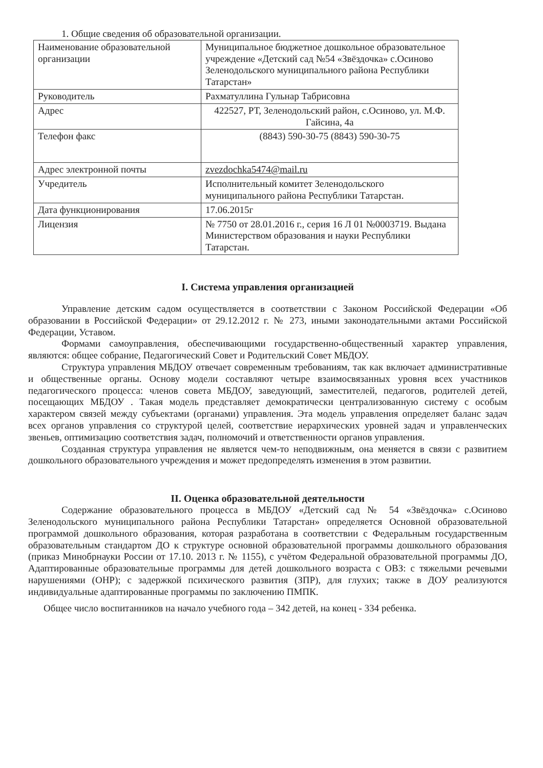1. Общие сведения об образовательной организации.
| Наименование образовательной организации | Муниципальное бюджетное дошкольное образовательное учреждение «Детский сад №54 «Звёздочка» с.Осиново Зеленодольского муниципального района Республики Татарстан» |
| Руководитель | Рахматуллина Гульнар Табрисовна |
| Адрес | 422527, РТ, Зеленодольский район, с.Осиново, ул. М.Ф. Гайсина, 4а |
| Телефон факс | (8843) 590-30-75 (8843) 590-30-75 |
| Адрес электронной почты | zvezdochka5474@mail.ru |
| Учредитель | Исполнительный комитет Зеленодольского муниципального района Республики Татарстан. |
| Дата функционирования | 17.06.2015г |
| Лицензия | № 7750 от 28.01.2016 г., серия 16 Л 01 №0003719. Выдана Министерством образования и науки Республики Татарстан. |
I. Система управления организацией
Управление детским садом осуществляется в соответствии с Законом Российской Федерации «Об образовании в Российской Федерации» от 29.12.2012 г. № 273, иными законодательными актами Российской Федерации, Уставом.
Формами самоуправления, обеспечивающими государственно-общественный характер управления, являются: общее собрание, Педагогический Совет и Родительский Совет МБДОУ.
Структура управления МБДОУ отвечает современным требованиям, так как включает административные и общественные органы. Основу модели составляют четыре взаимосвязанных уровня всех участников педагогического процесса: членов совета МБДОУ, заведующий, заместителей, педагогов, родителей детей, посещающих МБДОУ . Такая модель представляет демократически централизованную систему с особым характером связей между субъектами (органами) управления. Эта модель управления определяет баланс задач всех органов управления со структурой целей, соответствие иерархических уровней задач и управленческих звеньев, оптимизацию соответствия задач, полномочий и ответственности органов управления.
Созданная структура управления не является чем-то неподвижным, она меняется в связи с развитием дошкольного образовательного учреждения и может предопределять изменения в этом развитии.
II. Оценка образовательной деятельности
Содержание образовательного процесса в МБДОУ «Детский сад № 54 «Звёздочка» с.Осиново Зеленодольского муниципального района Республики Татарстан» определяется Основной образовательной программой дошкольного образования, которая разработана в соответствии с Федеральным государственным образовательным стандартом ДО к структуре основной образовательной программы дошкольного образования (приказ Минобрнауки России от 17.10. 2013 г. № 1155), с учётом Федеральной образовательной программы ДО, Адаптированные образовательные программы для детей дошкольного возраста с ОВЗ: с тяжелыми речевыми нарушениями (ОНР); с задержкой психического развития (ЗПР), для глухих; также в ДОУ реализуются индивидуальные адаптированные программы по заключению ПМПК.
Общее число воспитанников на начало учебного года – 342 детей, на конец - 334 ребенка.